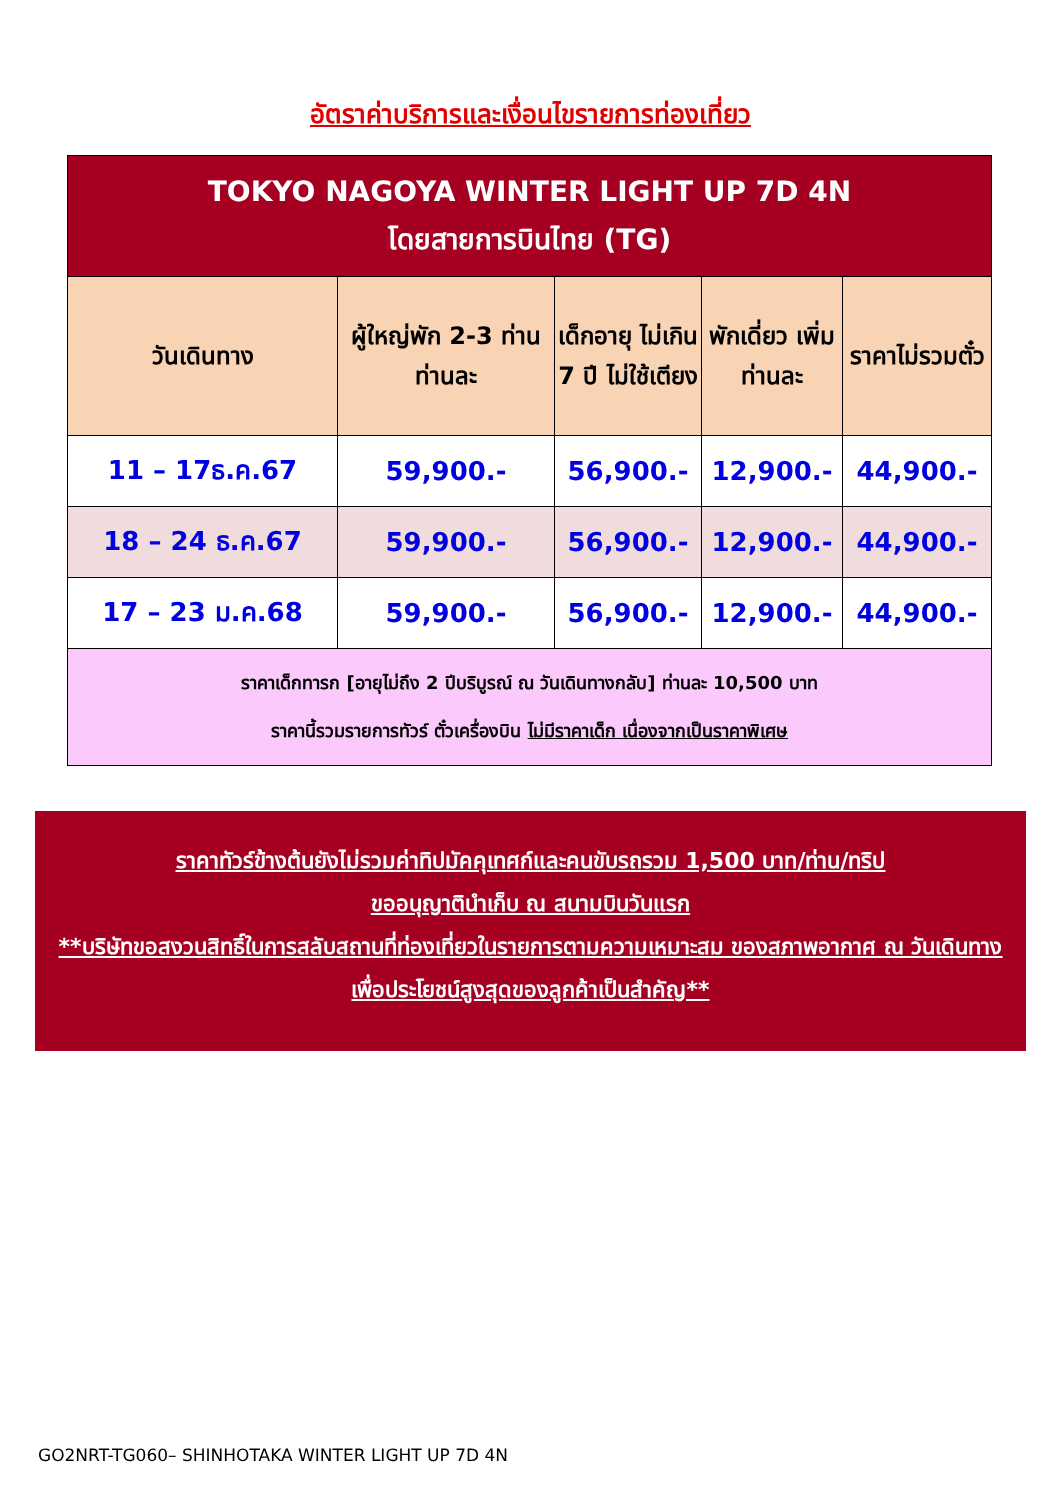อัตราค่าบริการและเงื่อนไขรายการท่องเที่ยว
| TOKYO NAGOYA WINTER LIGHT UP 7D 4N โดยสายการบินไทย (TG) | | | | |
| วันเดินทาง | ผู้ใหญ่พัก 2-3 ท่าน ท่านละ | เด็กอายุ ไม่เกิน 7 ปี ไม่ใช้เตียง | พักเดี่ยว เพิ่มท่านละ | ราคาไม่รวมตั๋ว |
| 11 – 17ธ.ค.67 | 59,900.- | 56,900.- | 12,900.- | 44,900.- |
| 18 – 24 ธ.ค.67 | 59,900.- | 56,900.- | 12,900.- | 44,900.- |
| 17 – 23 ม.ค.68 | 59,900.- | 56,900.- | 12,900.- | 44,900.- |
| ราคาเด็กทารก [อายุไม่ถึง 2 ปีบริบูรณ์ ณ วันเดินทางกลับ] ท่านละ 10,500 บาท ราคานี้รวมรายการทัวร์ ตั๋วเครื่องบิน ไม่มีราคาเด็ก เนื่องจากเป็นราคาพิเศษ | | | | |
ราคาทัวร์ข้างต้นยังไม่รวมค่าทิปมัคคุเทศก์และคนขับรถรวม 1,500 บาท/ท่าน/ทริป
ขออนุญาตินำเก็บ ณ สนามบินวันแรก
**บริษัทขอสงวนสิทธิ์ในการสลับสถานที่ท่องเที่ยวในรายการตามความเหมาะสม ของสภาพอากาศ ณ วันเดินทาง เพื่อประโยชน์สูงสุดของลูกค้าเป็นสำคัญ**
GO2NRT-TG060– SHINHOTAKA WINTER LIGHT UP 7D 4N